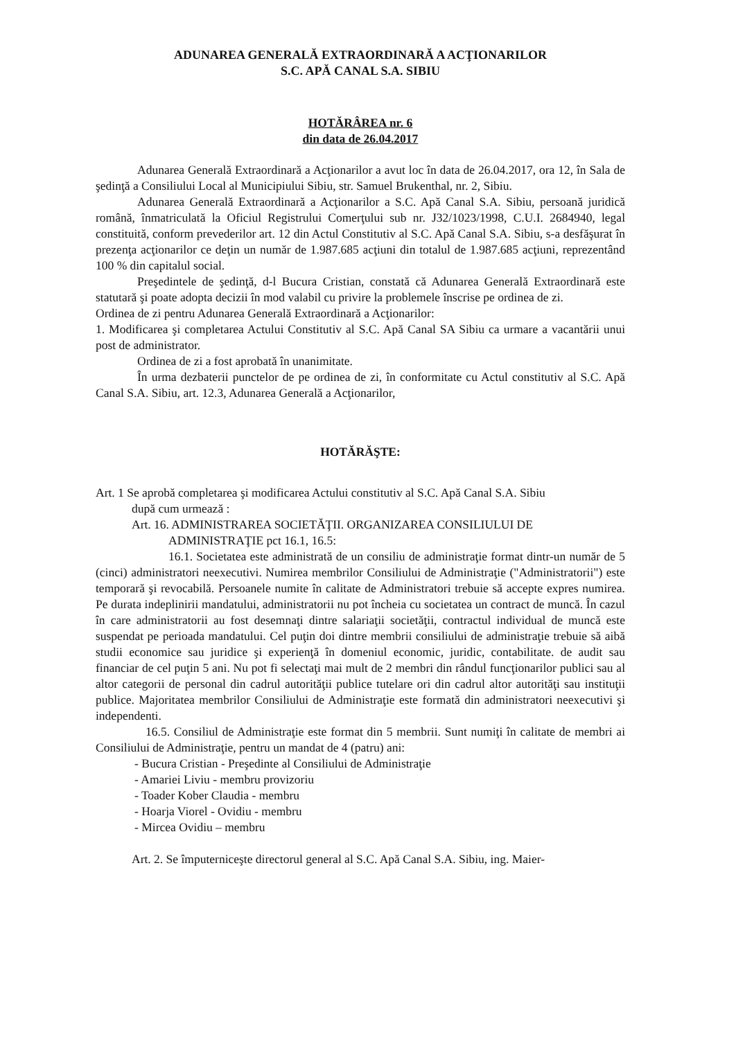ADUNAREA GENERALĂ EXTRAORDINARĂ A ACŢIONARILOR
S.C. APĂ CANAL S.A. SIBIU
HOTĂRÂREA nr. 6
din data de 26.04.2017
Adunarea Generală Extraordinară a Acţionarilor a avut loc în data de 26.04.2017, ora 12, în Sala de şedinţă a Consiliului Local al Municipiului Sibiu, str. Samuel Brukenthal, nr. 2, Sibiu.
Adunarea Generală Extraordinară a Acţionarilor a S.C. Apă Canal S.A. Sibiu, persoană juridică română, înmatriculată la Oficiul Registrului Comerţului sub nr. J32/1023/1998, C.U.I. 2684940, legal constituită, conform prevederilor art. 12 din Actul Constitutiv al S.C. Apă Canal S.A. Sibiu, s-a desfăşurat în prezenţa acţionarilor ce deţin un număr de 1.987.685 acţiuni din totalul de 1.987.685 acţiuni, reprezentând 100 % din capitalul social.
Preşedintele de şedinţă, d-l Bucura Cristian, constată că Adunarea Generală Extraordinară este statutară şi poate adopta decizii în mod valabil cu privire la problemele înscrise pe ordinea de zi.
Ordinea de zi pentru Adunarea Generală Extraordinară a Acţionarilor:
1. Modificarea şi completarea Actului Constitutiv al S.C. Apă Canal SA Sibiu ca urmare a vacantării unui post de administrator.
Ordinea de zi a fost aprobată în unanimitate.
În urma dezbaterii punctelor de pe ordinea de zi, în conformitate cu Actul constitutiv al S.C. Apă Canal S.A. Sibiu, art. 12.3, Adunarea Generală a Acţionarilor,
HOTĂRĂŞTE:
Art. 1 Se aprobă completarea şi modificarea Actului constitutiv al S.C. Apă Canal S.A. Sibiu
după cum urmează :
Art. 16. ADMINISTRAREA SOCIETĂŢII. ORGANIZAREA CONSILIULUI DE
ADMINISTRAŢIE pct 16.1, 16.5:
16.1. Societatea este administrată de un consiliu de administraţie format dintr-un număr de 5 (cinci) administratori neexecutivi. Numirea membrilor Consiliului de Administraţie ("Administratorii") este temporară şi revocabilă. Persoanele numite în calitate de Administratori trebuie să accepte expres numirea. Pe durata indeplinirii mandatului, administratorii nu pot încheia cu societatea un contract de muncă. În cazul în care administratorii au fost desemnaţi dintre salariaţii societăţii, contractul individual de muncă este suspendat pe perioada mandatului. Cel puţin doi dintre membrii consiliului de administraţie trebuie să aibă studii economice sau juridice şi experienţă în domeniul economic, juridic, contabilitate. de audit sau financiar de cel puţin 5 ani. Nu pot fi selectaţi mai mult de 2 membri din rândul funcţionarilor publici sau al altor categorii de personal din cadrul autorităţii publice tutelare ori din cadrul altor autorităţi sau instituţii publice. Majoritatea membrilor Consiliului de Administraţie este formată din administratori neexecutivi şi independenti.
16.5. Consiliul de Administraţie este format din 5 membrii. Sunt numiţi în calitate de membri ai Consiliului de Administraţie, pentru un mandat de 4 (patru) ani:
- Bucura Cristian - Preşedinte al Consiliului de Administraţie
- Amariei Liviu - membru provizoriu
- Toader Kober Claudia - membru
- Hoarja Viorel - Ovidiu - membru
- Mircea Ovidiu – membru
Art. 2. Se împuterniceşte directorul general al S.C. Apă Canal S.A. Sibiu, ing. Maier-